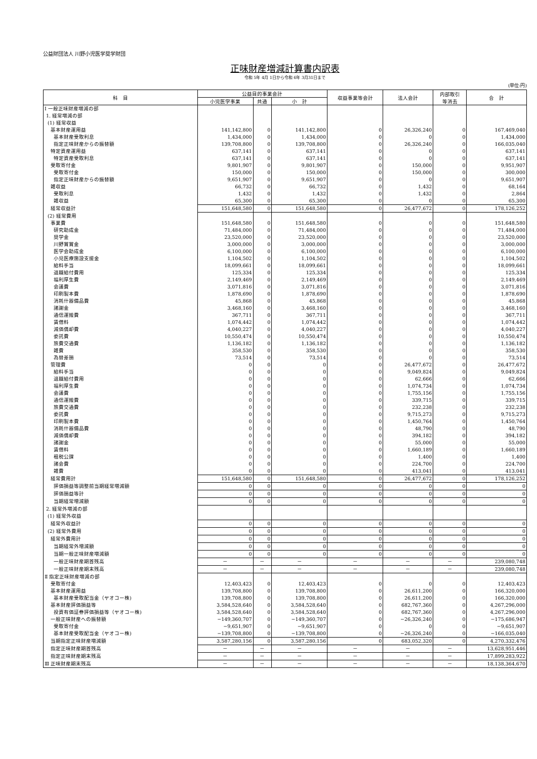公益財団法人 川野小児医学奨学財団
正味財産増減計算書内訳表
令和 5年 4月 1日から令和 6年 3月31日まで
(単位:円)
| 科 目 | 公益目的事業会計 | | | 収益事業等会計 | 法人会計 | 内部取引 等消去 | 合 計 |
| --- | --- | --- | --- | --- | --- | --- | --- |
| | 小児医学事業 | 共通 | 小 計 | | | | |
| Ⅰ 一般正味財産増減の部 | | | | | | | |
| 1. 経常増減の部 | | | | | | | |
| (1) 経常収益 | | | | | | | |
| 基本財産運用益 | 141,142,800 | 0 | 141,142,800 | 0 | 26,326,240 | 0 | 167,469,040 |
| 基本財産受取利息 | 1,434,000 | 0 | 1,434,000 | 0 | 0 | 0 | 1,434,000 |
| 指定正味財産からの振替額 | 139,708,800 | 0 | 139,708,800 | 0 | 26,326,240 | 0 | 166,035,040 |
| 特定資産運用益 | 637,141 | 0 | 637,141 | 0 | 0 | 0 | 637,141 |
| 特定資産受取利息 | 637,141 | 0 | 637,141 | 0 | 0 | 0 | 637,141 |
| 受取寄付金 | 9,801,907 | 0 | 9,801,907 | 0 | 150,000 | 0 | 9,951,907 |
| 受取寄付金 | 150,000 | 0 | 150,000 | 0 | 150,000 | 0 | 300,000 |
| 指定正味財産からの振替額 | 9,651,907 | 0 | 9,651,907 | 0 | 0 | 0 | 9,651,907 |
| 雑収益 | 66,732 | 0 | 66,732 | 0 | 1,432 | 0 | 68,164 |
| 受取利息 | 1,432 | 0 | 1,432 | 0 | 1,432 | 0 | 2,864 |
| 雑収益 | 65,300 | 0 | 65,300 | 0 | 0 | 0 | 65,300 |
| 経常収益計 | 151,648,580 | 0 | 151,648,580 | 0 | 26,477,672 | 0 | 178,126,252 |
| (2) 経常費用 | | | | | | | |
| 事業費 | 151,648,580 | 0 | 151,648,580 | 0 | 0 | 0 | 151,648,580 |
| 研究助成金 | 71,484,000 | 0 | 71,484,000 | 0 | 0 | 0 | 71,484,000 |
| 奨学金 | 23,520,000 | 0 | 23,520,000 | 0 | 0 | 0 | 23,520,000 |
| 川野賞賞金 | 3,000,000 | 0 | 3,000,000 | 0 | 0 | 0 | 3,000,000 |
| 医学会助成金 | 6,100,000 | 0 | 6,100,000 | 0 | 0 | 0 | 6,100,000 |
| 小児医療施設支援金 | 1,104,502 | 0 | 1,104,502 | 0 | 0 | 0 | 1,104,502 |
| 給料手当 | 18,099,661 | 0 | 18,099,661 | 0 | 0 | 0 | 18,099,661 |
| 退職給付費用 | 125,334 | 0 | 125,334 | 0 | 0 | 0 | 125,334 |
| 福利厚生費 | 2,149,469 | 0 | 2,149,469 | 0 | 0 | 0 | 2,149,469 |
| 会議費 | 3,071,816 | 0 | 3,071,816 | 0 | 0 | 0 | 3,071,816 |
| 印刷製本費 | 1,878,690 | 0 | 1,878,690 | 0 | 0 | 0 | 1,878,690 |
| 消耗什器備品費 | 45,868 | 0 | 45,868 | 0 | 0 | 0 | 45,868 |
| 諸謝金 | 3,468,160 | 0 | 3,468,160 | 0 | 0 | 0 | 3,468,160 |
| 通信運搬費 | 367,711 | 0 | 367,711 | 0 | 0 | 0 | 367,711 |
| 賃借料 | 1,074,442 | 0 | 1,074,442 | 0 | 0 | 0 | 1,074,442 |
| 減価償却費 | 4,040,227 | 0 | 4,040,227 | 0 | 0 | 0 | 4,040,227 |
| 委託費 | 10,550,474 | 0 | 10,550,474 | 0 | 0 | 0 | 10,550,474 |
| 旅費交通費 | 1,136,182 | 0 | 1,136,182 | 0 | 0 | 0 | 1,136,182 |
| 雑費 | 358,530 | 0 | 358,530 | 0 | 0 | 0 | 358,530 |
| 為替差損 | 73,514 | 0 | 73,514 | 0 | 0 | 0 | 73,514 |
| 管理費 | 0 | 0 | 0 | 0 | 26,477,672 | 0 | 26,477,672 |
| 給料手当 | 0 | 0 | 0 | 0 | 9,049,824 | 0 | 9,049,824 |
| 退職給付費用 | 0 | 0 | 0 | 0 | 62,666 | 0 | 62,666 |
| 福利厚生費 | 0 | 0 | 0 | 0 | 1,074,734 | 0 | 1,074,734 |
| 会議費 | 0 | 0 | 0 | 0 | 1,755,156 | 0 | 1,755,156 |
| 通信運搬費 | 0 | 0 | 0 | 0 | 339,715 | 0 | 339,715 |
| 旅費交通費 | 0 | 0 | 0 | 0 | 232,238 | 0 | 232,238 |
| 委託費 | 0 | 0 | 0 | 0 | 9,715,273 | 0 | 9,715,273 |
| 印刷製本費 | 0 | 0 | 0 | 0 | 1,450,764 | 0 | 1,450,764 |
| 消耗什器備品費 | 0 | 0 | 0 | 0 | 48,790 | 0 | 48,790 |
| 減価償却費 | 0 | 0 | 0 | 0 | 394,182 | 0 | 394,182 |
| 諸謝金 | 0 | 0 | 0 | 0 | 55,000 | 0 | 55,000 |
| 賃借料 | 0 | 0 | 0 | 0 | 1,660,189 | 0 | 1,660,189 |
| 租税公課 | 0 | 0 | 0 | 0 | 1,400 | 0 | 1,400 |
| 諸会費 | 0 | 0 | 0 | 0 | 224,700 | 0 | 224,700 |
| 雑費 | 0 | 0 | 0 | 0 | 413,041 | 0 | 413,041 |
| 経常費用計 | 151,648,580 | 0 | 151,648,580 | 0 | 26,477,672 | 0 | 178,126,252 |
| 評価損益等調整前当期経常増減額 | 0 | 0 | 0 | 0 | 0 | 0 | 0 |
| 評価損益等計 | 0 | 0 | 0 | 0 | 0 | 0 | 0 |
| 当期経常増減額 | 0 | 0 | 0 | 0 | 0 | 0 | 0 |
| 2. 経常外増減の部 | | | | | | | |
| (1) 経常外収益 | | | | | | | |
| 経常外収益計 | 0 | 0 | 0 | 0 | 0 | 0 | 0 |
| (2) 経常外費用 | 0 | 0 | 0 | 0 | 0 | 0 | 0 |
| 経常外費用計 | 0 | 0 | 0 | 0 | 0 | 0 | 0 |
| 当期経常外増減額 | 0 | 0 | 0 | 0 | 0 | 0 | 0 |
| 当期一般正味財産増減額 | 0 | 0 | 0 | 0 | 0 | 0 | 0 |
| 一般正味財産期首残高 | － | － | － | － | － | － | 239,080,748 |
| 一般正味財産期末残高 | － | － | － | － | － | － | 239,080,748 |
| Ⅱ 指定正味財産増減の部 | | | | | | | |
| 受取寄付金 | 12,403,423 | 0 | 12,403,423 | 0 | 0 | 0 | 12,403,423 |
| 基本財産運用益 | 139,708,800 | 0 | 139,708,800 | 0 | 26,611,200 | 0 | 166,320,000 |
| 基本財産受取配当金（ヤオコー株) | 139,708,800 | 0 | 139,708,800 | 0 | 26,611,200 | 0 | 166,320,000 |
| 基本財産評価損益等 | 3,584,528,640 | 0 | 3,584,528,640 | 0 | 682,767,360 | 0 | 4,267,296,000 |
| 投資有価証券評価損益等（ヤオコー株) | 3,584,528,640 | 0 | 3,584,528,640 | 0 | 682,767,360 | 0 | 4,267,296,000 |
| 一般正味財産への振替額 | −149,360,707 | 0 | −149,360,707 | 0 | −26,326,240 | 0 | −175,686,947 |
| 受取寄付金 | −9,651,907 | 0 | −9,651,907 | 0 | 0 | 0 | −9,651,907 |
| 基本財産受取配当金（ヤオコー株) | −139,708,800 | 0 | −139,708,800 | 0 | −26,326,240 | 0 | −166,035,040 |
| 当期指定正味財産増減額 | 3,587,280,156 | 0 | 3,587,280,156 | 0 | 683,052,320 | 0 | 4,270,332,476 |
| 指定正味財産期首残高 | － | － | － | － | － | － | 13,628,951,446 |
| 指定正味財産期末残高 | － | － | － | － | － | － | 17,899,283,922 |
| Ⅲ 正味財産期末残高 | － | － | － | － | － | － | 18,138,364,670 |